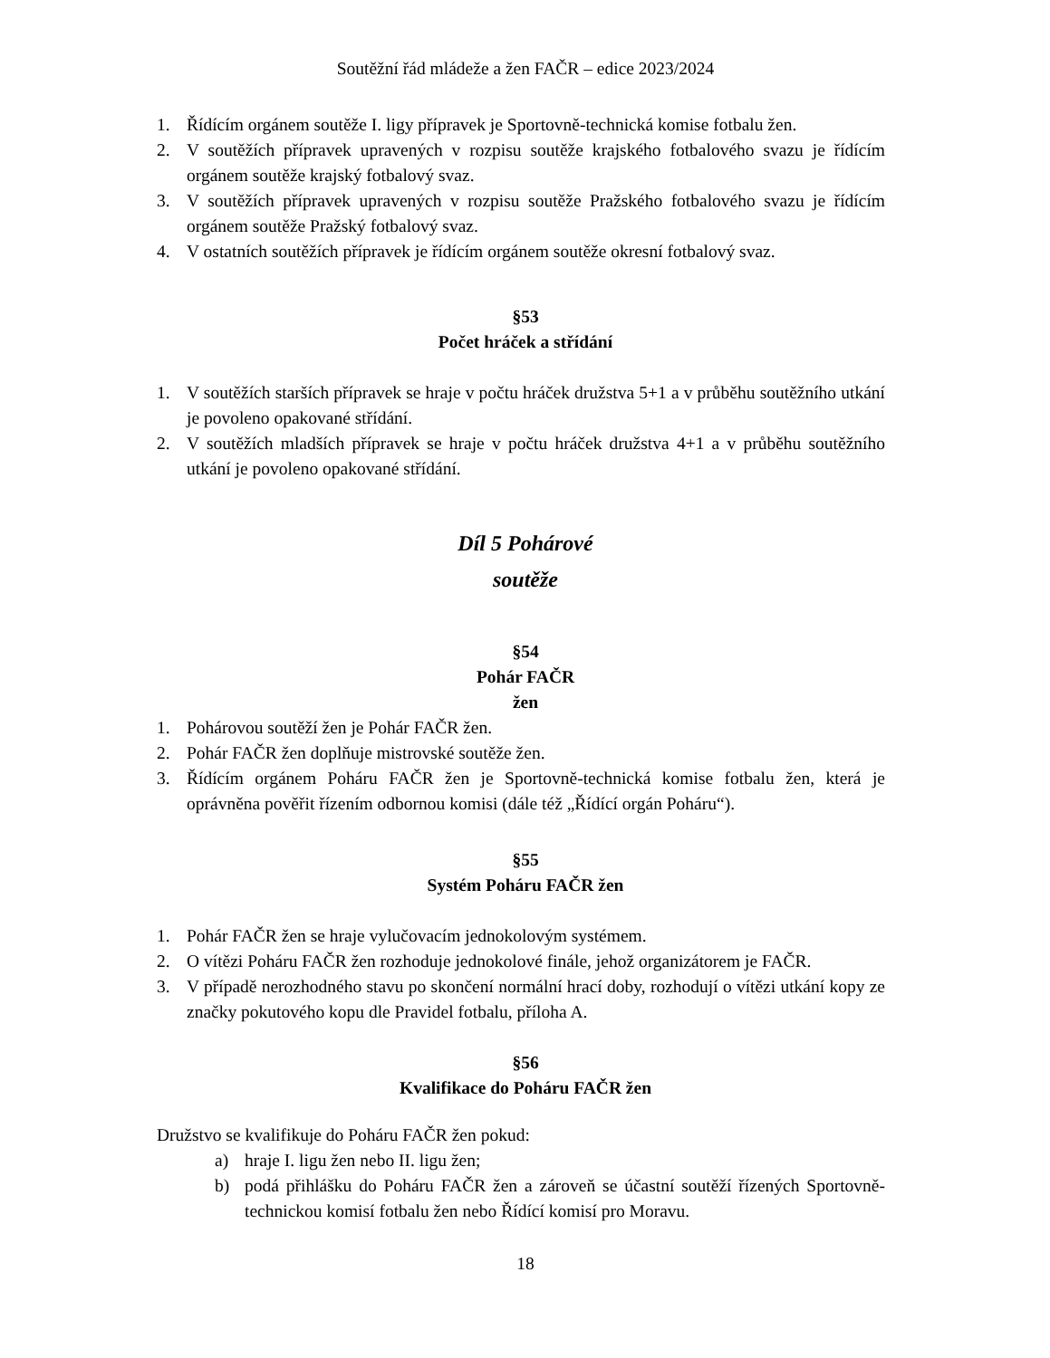Soutěžní řád mládeže a žen FAČR – edice 2023/2024
1. Řídícím orgánem soutěže I. ligy přípravek je Sportovně-technická komise fotbalu žen.
2. V soutěžích přípravek upravených v rozpisu soutěže krajského fotbalového svazu je řídícím orgánem soutěže krajský fotbalový svaz.
3. V soutěžích přípravek upravených v rozpisu soutěže Pražského fotbalového svazu je řídícím orgánem soutěže Pražský fotbalový svaz.
4. V ostatních soutěžích přípravek je řídícím orgánem soutěže okresní fotbalový svaz.
§53
Počet hráček a střídání
1. V soutěžích starších přípravek se hraje v počtu hráček družstva 5+1 a v průběhu soutěžního utkání je povoleno opakované střídání.
2. V soutěžích mladších přípravek se hraje v počtu hráček družstva 4+1 a v průběhu soutěžního utkání je povoleno opakované střídání.
Díl 5 Pohárové
soutěže
§54
Pohár FAČR
žen
1. Pohárovou soutěží žen je Pohár FAČR žen.
2. Pohár FAČR žen doplňuje mistrovské soutěže žen.
3. Řídícím orgánem Poháru FAČR žen je Sportovně-technická komise fotbalu žen, která je oprávněna pověřit řízením odbornou komisi (dále též „Řídící orgán Poháru“).
§55
Systém Poháru FAČR žen
1. Pohár FAČR žen se hraje vylučovacím jednokolovým systémem.
2. O vítězi Poháru FAČR žen rozhoduje jednokolové finále, jehož organizátorem je FAČR.
3. V případě nerozhodného stavu po skončení normální hrací doby, rozhodují o vítězi utkání kopy ze značky pokutového kopu dle Pravidel fotbalu, příloha A.
§56
Kvalifikace do Poháru FAČR žen
Družstvo se kvalifikuje do Poháru FAČR žen pokud:
a) hraje I. ligu žen nebo II. ligu žen;
b) podá přihlášku do Poháru FAČR žen a zároveň se účastní soutěží řízených Sportovně-technickou komisí fotbalu žen nebo Řídící komisí pro Moravu.
18